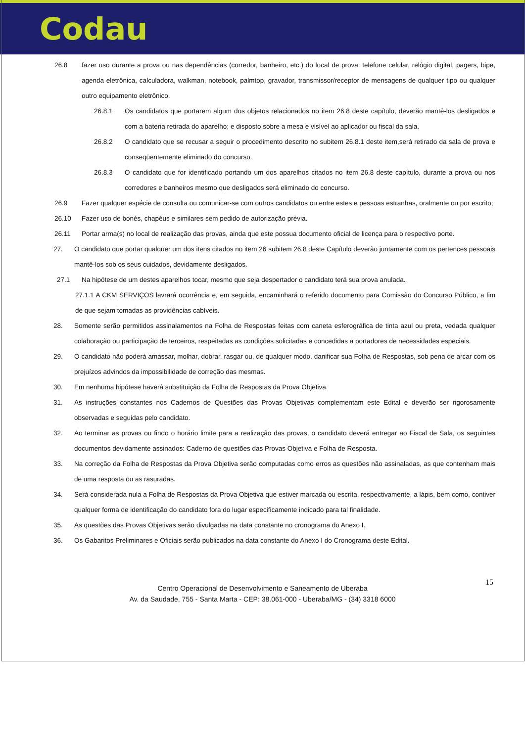Codau
26.8 fazer uso durante a prova ou nas dependências (corredor, banheiro, etc.) do local de prova: telefone celular, relógio digital, pagers, bipe, agenda eletrônica, calculadora, walkman, notebook, palmtop, gravador, transmissor/receptor de mensagens de qualquer tipo ou qualquer outro equipamento eletrônico.
26.8.1 Os candidatos que portarem algum dos objetos relacionados no item 26.8 deste capítulo, deverão mantê-los desligados e com a bateria retirada do aparelho; e disposto sobre a mesa e visível ao aplicador ou fiscal da sala.
26.8.2 O candidato que se recusar a seguir o procedimento descrito no subitem 26.8.1 deste item,será retirado da sala de prova e conseqüentemente eliminado do concurso.
26.8.3 O candidato que for identificado portando um dos aparelhos citados no item 26.8 deste capítulo, durante a prova ou nos corredores e banheiros mesmo que desligados será eliminado do concurso.
26.9 Fazer qualquer espécie de consulta ou comunicar-se com outros candidatos ou entre estes e pessoas estranhas, oralmente ou por escrito;
26.10 Fazer uso de bonés, chapéus e similares sem pedido de autorização prévia.
26.11 Portar arma(s) no local de realização das provas, ainda que este possua documento oficial de licença para o respectivo porte.
27. O candidato que portar qualquer um dos itens citados no item 26 subitem 26.8 deste Capítulo deverão juntamente com os pertences pessoais mantê-los sob os seus cuidados, devidamente desligados.
27.1 Na hipótese de um destes aparelhos tocar, mesmo que seja despertador o candidato terá sua prova anulada.
27.1.1 A CKM SERVIÇOS lavrará ocorrência e, em seguida, encaminhará o referido documento para Comissão do Concurso Público, a fim de que sejam tomadas as providências cabíveis.
28. Somente serão permitidos assinalamentos na Folha de Respostas feitas com caneta esferográfica de tinta azul ou preta, vedada qualquer colaboração ou participação de terceiros, respeitadas as condições solicitadas e concedidas a portadores de necessidades especiais.
29. O candidato não poderá amassar, molhar, dobrar, rasgar ou, de qualquer modo, danificar sua Folha de Respostas, sob pena de arcar com os prejuízos advindos da impossibilidade de correção das mesmas.
30. Em nenhuma hipótese haverá substituição da Folha de Respostas da Prova Objetiva.
31. As instruções constantes nos Cadernos de Questões das Provas Objetivas complementam este Edital e deverão ser rigorosamente observadas e seguidas pelo candidato.
32. Ao terminar as provas ou findo o horário limite para a realização das provas, o candidato deverá entregar ao Fiscal de Sala, os seguintes documentos devidamente assinados: Caderno de questões das Provas Objetiva e Folha de Resposta.
33. Na correção da Folha de Respostas da Prova Objetiva serão computadas como erros as questões não assinaladas, as que contenham mais de uma resposta ou as rasuradas.
34. Será considerada nula a Folha de Respostas da Prova Objetiva que estiver marcada ou escrita, respectivamente, a lápis, bem como, contiver qualquer forma de identificação do candidato fora do lugar especificamente indicado para tal finalidade.
35. As questões das Provas Objetivas serão divulgadas na data constante no cronograma do Anexo I.
36. Os Gabaritos Preliminares e Oficiais serão publicados na data constante do Anexo I do Cronograma deste Edital.
15
Centro Operacional de Desenvolvimento e Saneamento de Uberaba
Av. da Saudade, 755 - Santa Marta - CEP: 38.061-000 - Uberaba/MG - (34) 3318 6000